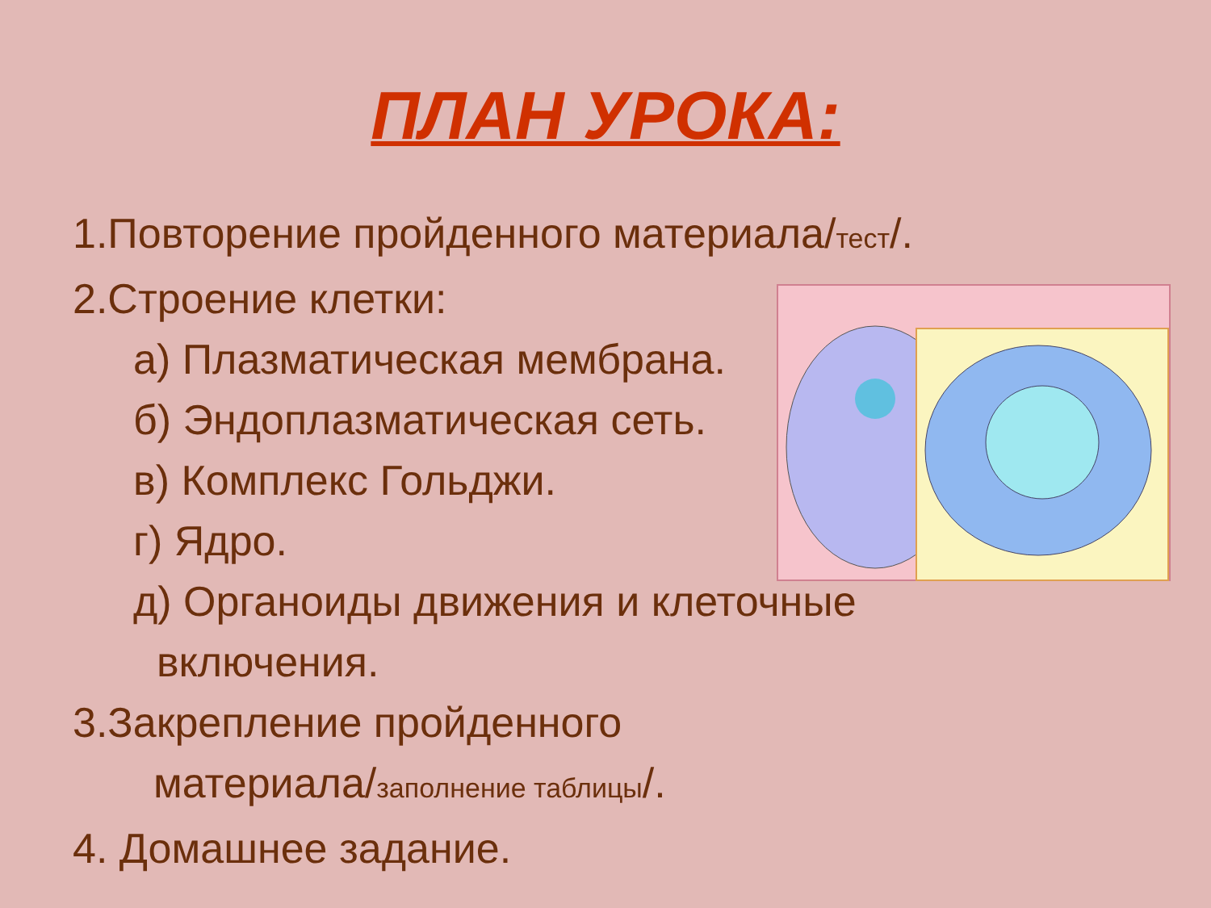ПЛАН УРОКА:
1.Повторение пройденного материала/тест/.
2.Строение клетки:
а) Плазматическая мембрана.
б) Эндоплазматическая сеть.
в) Комплекс Гольджи.
г) Ядро.
д) Органоиды движения и клеточные
включения.
3.Закрепление пройденного
материала/заполнение таблицы/.
4. Домашнее задание.